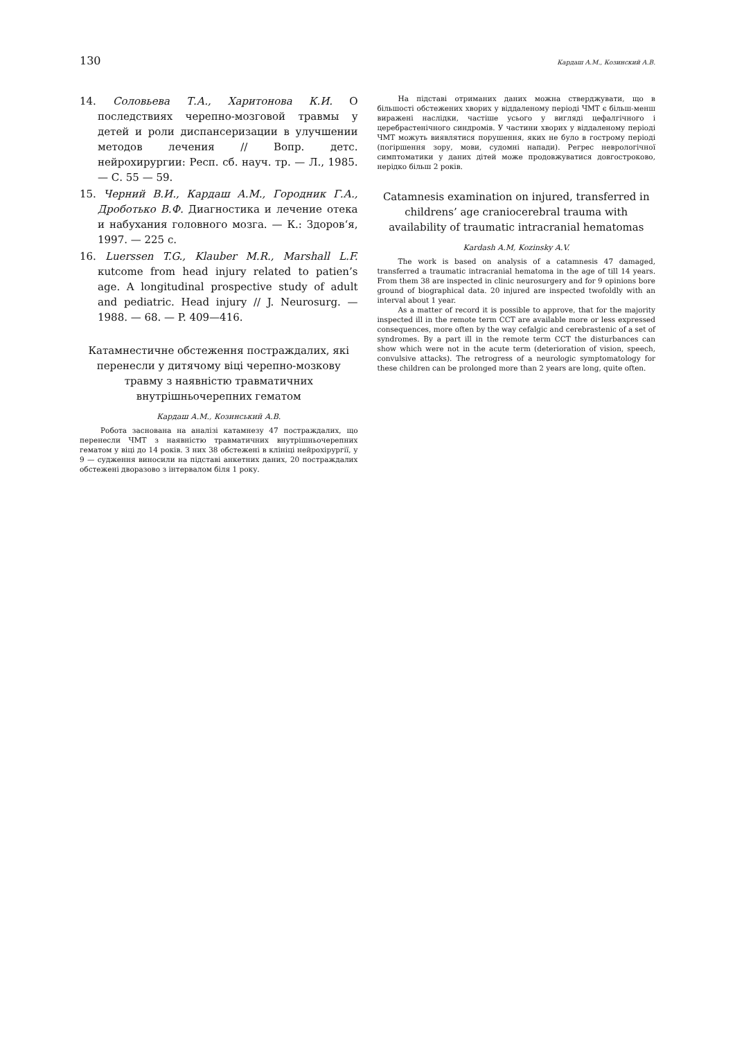130 Кардаш А.М., Козинский А.В.
14. Соловьева Т.А., Харитонова К.И. О последствиях черепно-мозговой травмы у детей и роли диспансеризации в улучшении методов лечения // Вопр. детс. нейрохирургии: Респ. сб. науч. тр. — Л., 1985. — С. 55 — 59.
15. Черний В.И., Кардаш А.М., Городник Г.А., Дроботько В.Ф. Диагностика и лечение отека и набухания головного мозга. — К.: Здоров‘я, 1997. — 225 с.
16. Luerssen T.G., Klauber M.R., Marshall L.F. кutcome from head injury related to patien’s age. A longitudinal prospective study of adult and pediatric. Head injury // J. Neurosurg. — 1988. — 68. — P. 409—416.
Катамнестичне обстеження постраждалих, які перенесли у дитячому віці черепно-мозкову травму з наявністю травматичних внутрішньочерепних гематом
Кардаш А.М., Козинський А.В.
Робота заснована на аналізі катамнезу 47 постраждалих, що перенесли ЧМТ з наявністю травматичних внутрішньочерепних гематом у віці до 14 років. З них 38 обстежені в клініці нейрохірургії, у 9 — судження виносили на підставі анкетних даних, 20 постраждалих обстежені дворазово з інтервалом біля 1 року.
На підставі отриманих даних можна стверджувати, що в більшості обстежених хворих у віддаленому періоді ЧМТ є більш-менш виражені наслідки, частіше усього у вигляді цефалгічного і церебрастенічного синдромів. У частини хворих у віддаленому періоді ЧМТ можуть виявлятися порушення, яких не було в гострому періоді (погіршення зору, мови, судомні напади). Регрес неврологічної симптоматики у даних дітей може продовжуватися довгостроково, нерідко більш 2 років.
Catamnesis examination on injured, transferred in childrens’ age craniocerebral trauma with availability of traumatic intracranial hematomas
Kardash A.M, Kozinsky A.V.
The work is based on analysis of a catamnesis 47 damaged, transferred a traumatic intracranial hematoma in the age of till 14 years. From them 38 are inspected in clinic neurosurgery and for 9 opinions bore ground of biographical data. 20 injured are inspected twofoldly with an interval about 1 year.
As a matter of record it is possible to approve, that for the majority inspected ill in the remote term CCT are available more or less expressed consequences, more often by the way cefalgic and cerebrastenic of a set of syndromes. By a part ill in the remote term CCT the disturbances can show which were not in the acute term (deterioration of vision, speech, convulsive attacks). The retrogress of a neurologic symptomatology for these children can be prolonged more than 2 years are long, quite often.